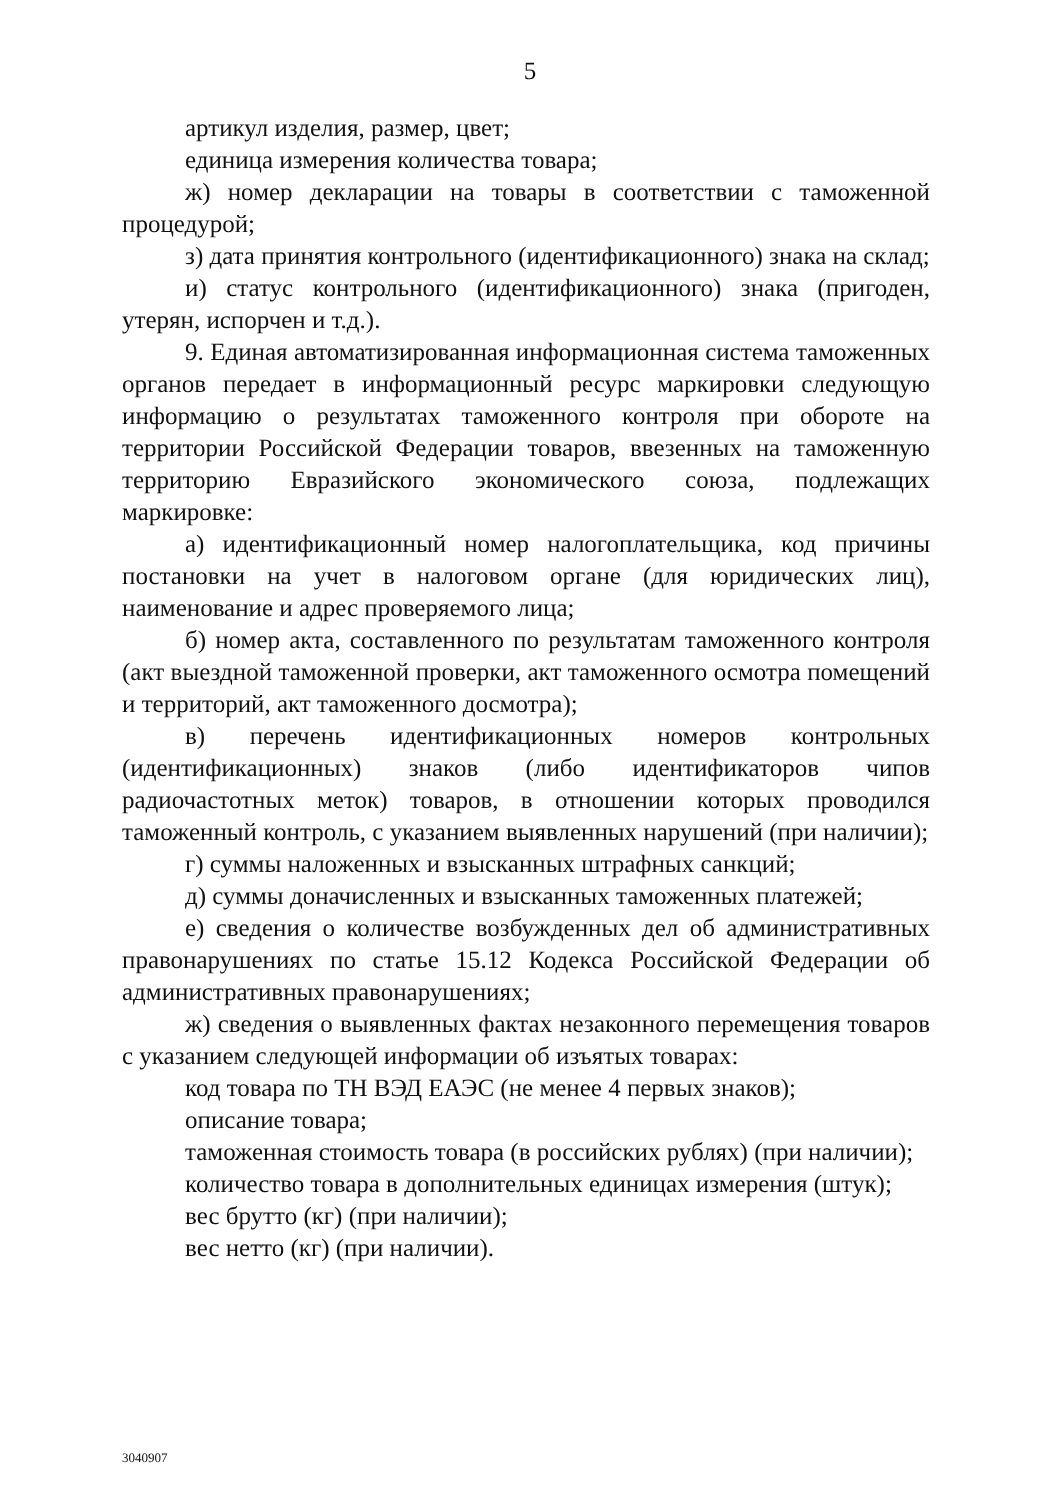5
артикул изделия, размер, цвет;
единица измерения количества товара;
ж) номер декларации на товары в соответствии с таможенной процедурой;
з) дата принятия контрольного (идентификационного) знака на склад;
и) статус контрольного (идентификационного) знака (пригоден, утерян, испорчен и т.д.).
9. Единая автоматизированная информационная система таможенных органов передает в информационный ресурс маркировки следующую информацию о результатах таможенного контроля при обороте на территории Российской Федерации товаров, ввезенных на таможенную территорию Евразийского экономического союза, подлежащих маркировке:
а) идентификационный номер налогоплательщика, код причины постановки на учет в налоговом органе (для юридических лиц), наименование и адрес проверяемого лица;
б) номер акта, составленного по результатам таможенного контроля (акт выездной таможенной проверки, акт таможенного осмотра помещений и территорий, акт таможенного досмотра);
в) перечень идентификационных номеров контрольных (идентификационных) знаков (либо идентификаторов чипов радиочастотных меток) товаров, в отношении которых проводился таможенный контроль, с указанием выявленных нарушений (при наличии);
г) суммы наложенных и взысканных штрафных санкций;
д) суммы доначисленных и взысканных таможенных платежей;
е) сведения о количестве возбужденных дел об административных правонарушениях по статье 15.12 Кодекса Российской Федерации об административных правонарушениях;
ж) сведения о выявленных фактах незаконного перемещения товаров с указанием следующей информации об изъятых товарах:
код товара по ТН ВЭД ЕАЭС (не менее 4 первых знаков);
описание товара;
таможенная стоимость товара (в российских рублях) (при наличии);
количество товара в дополнительных единицах измерения (штук);
вес брутто (кг) (при наличии);
вес нетто (кг) (при наличии).
3040907